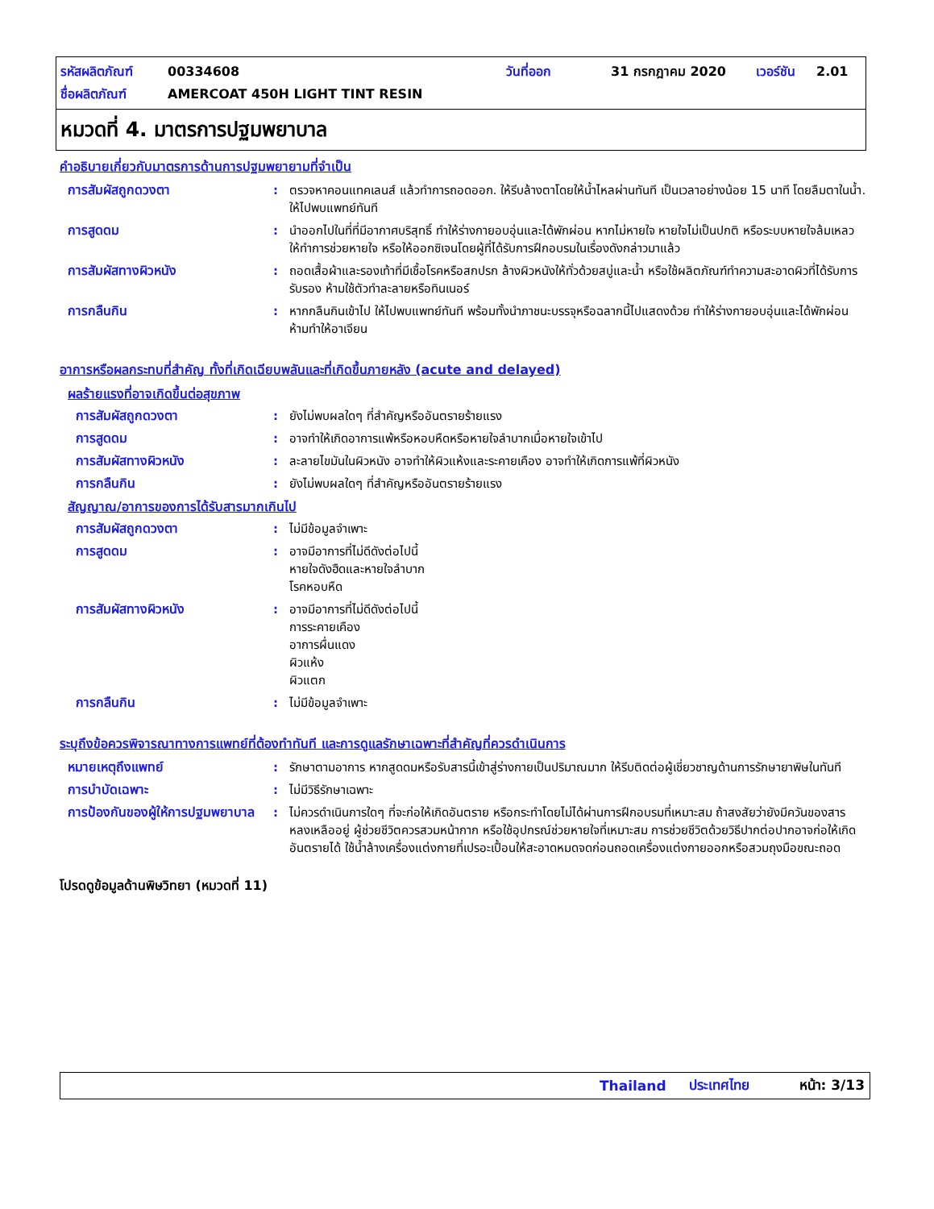รหัสผลิตภัณฑ์ 00334608 วันที่ออก 31 กรกฎาคม 2020 เวอร์ชัน 2.01
ชื่อผลิตภัณฑ์ AMERCOAT 450H LIGHT TINT RESIN
หมวดที่ 4. มาตรการปฐมพยาบาล
คำอธิบายเกี่ยวกับมาตรการด้านการปฐมพยายามที่จำเป็น
การสัมผัสถูกดวงตา: ตรวจหาคอนแทคเลนส์ แล้วทำการถอดออก. ให้รีบล้างตาโดยให้น้ำไหลผ่านทันที เป็นเวลาอย่างน้อย 15 นาที โดยลืมตาในน้ำ. ให้ไปพบแพทย์ทันที
การสูดดม: นำออกไปในที่ที่มีอากาศบริสุทธิ์ ทำให้ร่างกายอบอุ่นและได้พักผ่อน หากไม่หายใจ หายใจไม่เป็นปกติ หรือระบบหายใจล้มเหลว ให้ทำการช่วยหายใจ หรือให้ออกซิเจนโดยผู้ที่ได้รับการฝึกอบรมในเรื่องดังกล่าวมาแล้ว
การสัมผัสทางผิวหนัง: ถอดเสื้อผ้าและรองเท้าที่มีเชื้อโรคหรือสกปรก ล้างผิวหนังให้ทั่วด้วยสบู่และน้ำ หรือใช้ผลิตภัณฑ์ทำความสะอาดผิวที่ได้รับการรับรอง ห้ามใช้ตัวทำละลายหรือทินเนอร์
การกลืนกิน: หากกลืนกินเข้าไป ให้ไปพบแพทย์ทันที พร้อมทั้งนำภาชนะบรรจุหรือฉลากนี้ไปแสดงด้วย ทำให้ร่างกายอบอุ่นและได้พักผ่อน ห้ามทำให้อาเจียน
อาการหรือผลกระทบที่สำคัญ ทั้งที่เกิดเฉียบพลันและที่เกิดขึ้นภายหลัง (acute and delayed)
ผลร้ายแรงที่อาจเกิดขึ้นต่อสุขภาพ
การสัมผัสถูกดวงตา: ยังไม่พบผลใดๆ ที่สำคัญหรืออันตรายร้ายแรง
การสูดดม: อาจทำให้เกิดอาการแพ้หรือหอบหืดหรือหายใจลำบากเมื่อหายใจเข้าไป
การสัมผัสทางผิวหนัง: ละลายไขมันในผิวหนัง อาจทำให้ผิวแห้งและระคายเคือง อาจทำให้เกิดการแพ้ที่ผิวหนัง
การกลืนกิน: ยังไม่พบผลใดๆ ที่สำคัญหรืออันตรายร้ายแรง
สัญญาณ/อาการของการได้รับสารมากเกินไป
การสัมผัสถูกดวงตา: ไม่มีข้อมูลจำเพาะ
การสูดดม: อาจมีอาการที่ไม่ดีดังต่อไปนี้
หายใจดังฮืดและหายใจลำบาก
โรคหอบหืด
การสัมผัสทางผิวหนัง: อาจมีอาการที่ไม่ดีดังต่อไปนี้
การระคายเคือง
อาการผื่นแดง
ผิวแห้ง
ผิวแตก
การกลืนกิน: ไม่มีข้อมูลจำเพาะ
ระบุถึงข้อควรพิจารณาทางการแพทย์ที่ต้องทำทันที และการดูแลรักษาเฉพาะที่สำคัญที่ควรดำเนินการ
หมายเหตุถึงแพทย์: รักษาตามอาการ หากสูดดมหรือรับสารนี้เข้าสู่ร่างกายเป็นปริมาณมาก ให้รีบติดต่อผู้เชี่ยวชาญด้านการรักษายาพิษในทันที
การบำบัดเฉพาะ: ไม่มีวิธีรักษาเฉพาะ
การป้องกันของผู้ให้การปฐมพยาบาล: ไม่ควรดำเนินการใดๆ ที่จะก่อให้เกิดอันตราย หรือกระทำโดยไม่ได้ผ่านการฝึกอบรมที่เหมาะสม ถ้าสงสัยว่ายังมีควันของสารหลงเหลืออยู่ ผู้ช่วยชีวิตควรสวมหน้ากาก หรือใช้อุปกรณ์ช่วยหายใจที่เหมาะสม การช่วยชีวิตด้วยวิธีปากต่อปากอาจก่อให้เกิดอันตรายได้ ใช้น้ำล้างเครื่องแต่งกายที่เปรอะเปื้อนให้สะอาดหมดจดก่อนถอดเครื่องแต่งกายออกหรือสวมถุงมือขณะถอด
โปรดดูข้อมูลด้านพิษวิทยา (หมวดที่ 11)
Thailand ประเทศไทย หน้า: 3/13